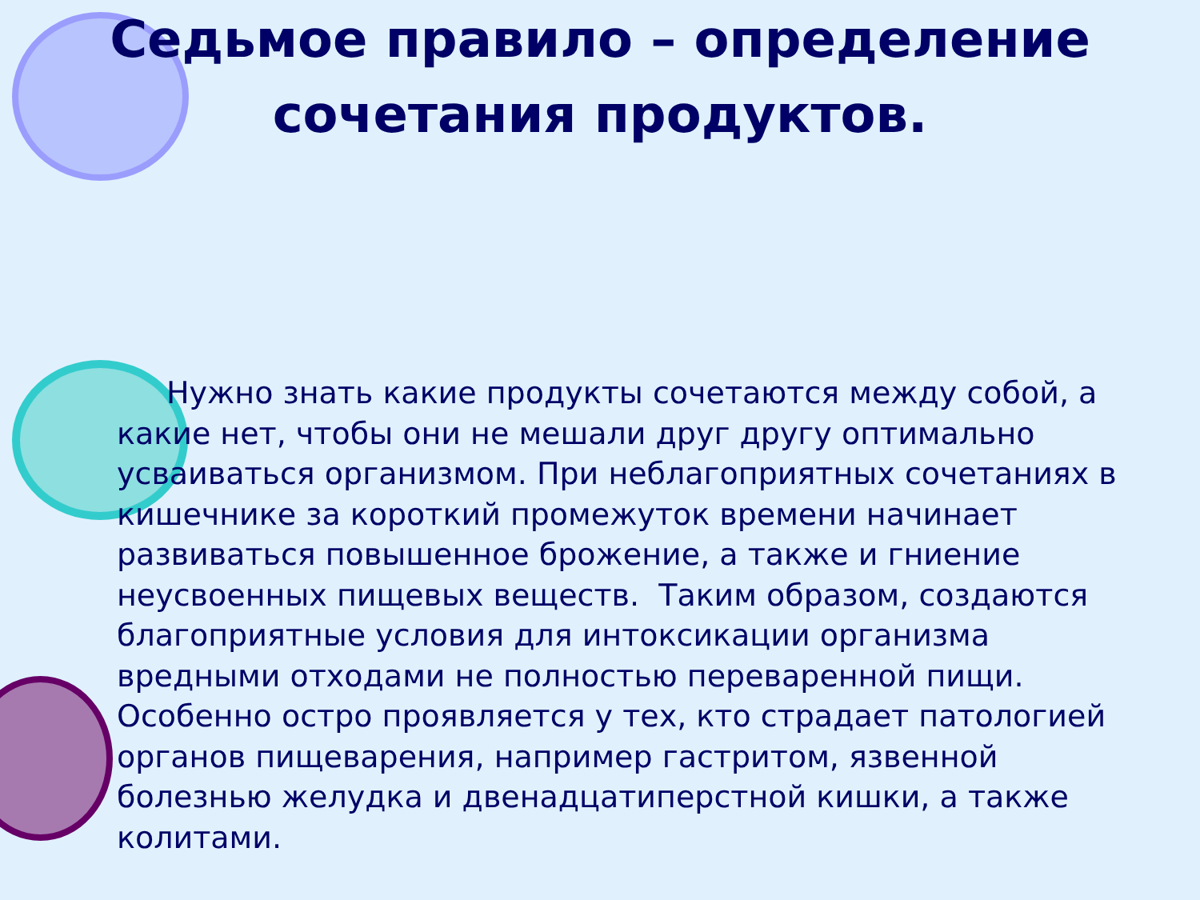Седьмое правило – определение сочетания продуктов.
Нужно знать какие продукты сочетаются между собой, а какие нет, чтобы они не мешали друг другу оптимально усваиваться организмом. При неблагоприятных сочетаниях в кишечнике за короткий промежуток времени начинает развиваться повышенное брожение, а также и гниение неусвоенных пищевых веществ. Таким образом, создаются благоприятные условия для интоксикации организма вредными отходами не полностью переваренной пищи. Особенно остро проявляется у тех, кто страдает патологией органов пищеварения, например гастритом, язвенной болезнью желудка и двенадцатиперстной кишки, а также колитами.